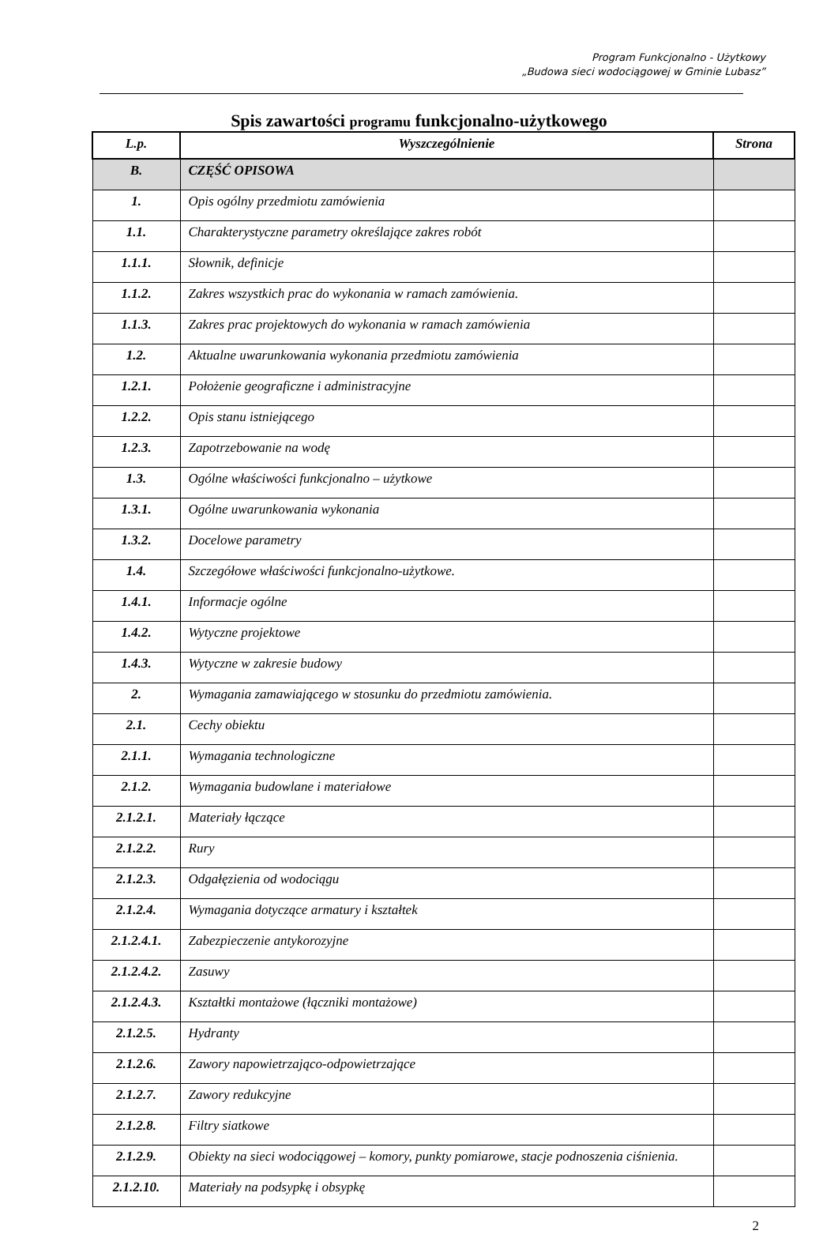Program Funkcjonalno - Użytkowy
„Budowa sieci wodociągowej w Gminie Lubasz”
Spis zawartości programu funkcjonalno-użytkowego
| L.p. | Wyszczególnienie | Strona |
| --- | --- | --- |
| B. | CZĘŚĆ OPISOWA | |
| 1. | Opis ogólny przedmiotu zamówienia | |
| 1.1. | Charakterystyczne parametry określające zakres robót | |
| 1.1.1. | Słownik, definicje | |
| 1.1.2. | Zakres wszystkich prac do wykonania w ramach zamówienia. | |
| 1.1.3. | Zakres prac projektowych do wykonania w ramach zamówienia | |
| 1.2. | Aktualne uwarunkowania wykonania przedmiotu zamówienia | |
| 1.2.1. | Położenie geograficzne i administracyjne | |
| 1.2.2. | Opis stanu istniejącego | |
| 1.2.3. | Zapotrzebowanie na wodę | |
| 1.3. | Ogólne właściwości funkcjonalno – użytkowe | |
| 1.3.1. | Ogólne uwarunkowania wykonania | |
| 1.3.2. | Docelowe parametry | |
| 1.4. | Szczegółowe właściwości funkcjonalno-użytkowe. | |
| 1.4.1. | Informacje ogólne | |
| 1.4.2. | Wytyczne projektowe | |
| 1.4.3. | Wytyczne w zakresie budowy | |
| 2. | Wymagania zamawiającego w stosunku do przedmiotu zamówienia. | |
| 2.1. | Cechy obiektu | |
| 2.1.1. | Wymagania technologiczne | |
| 2.1.2. | Wymagania budowlane i materiałowe | |
| 2.1.2.1. | Materiały łączące | |
| 2.1.2.2. | Rury | |
| 2.1.2.3. | Odgałęzienia od wodociągu | |
| 2.1.2.4. | Wymagania dotyczące armatury i kształtek | |
| 2.1.2.4.1. | Zabezpieczenie antykorozyjne | |
| 2.1.2.4.2. | Zasuwy | |
| 2.1.2.4.3. | Kształtki montażowe (łączniki montażowe) | |
| 2.1.2.5. | Hydranty | |
| 2.1.2.6. | Zawory napowietrzająco-odpowietrzające | |
| 2.1.2.7. | Zawory redukcyjne | |
| 2.1.2.8. | Filtry siatkowe | |
| 2.1.2.9. | Obiekty na sieci wodociągowej – komory, punkty pomiarowe, stacje podnoszenia ciśnienia. | |
| 2.1.2.10. | Materiały na podsypkę i obsypkę | |
2